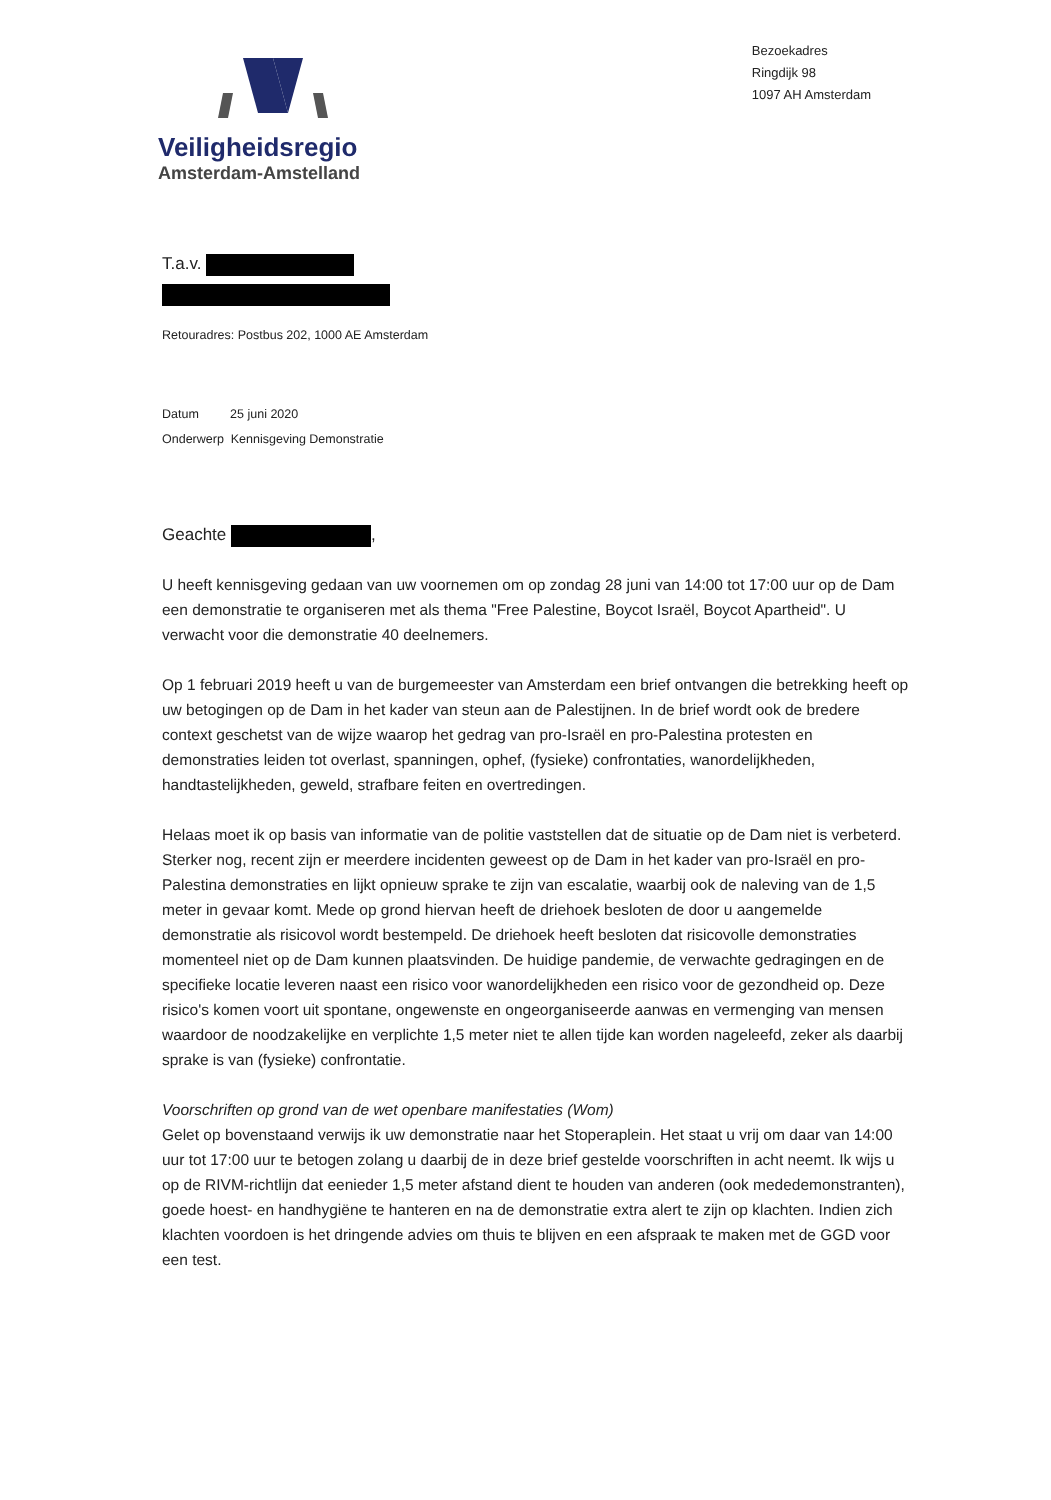Veiligheidsregio
Amsterdam-Amstelland
Bezoekadres
Ringdijk 98
1097 AH Amsterdam
T.a.v.
Retouradres: Postbus 202, 1000 AE Amsterdam
Datum 25 juni 2020
Onderwerp Kennisgeving Demonstratie
Geachte ,
U heeft kennisgeving gedaan van uw voornemen om op zondag 28 juni van 14:00 tot 17:00 uur op de Dam een demonstratie te organiseren met als thema "Free Palestine, Boycot Israël, Boycot Apartheid". U verwacht voor die demonstratie 40 deelnemers.
Op 1 februari 2019 heeft u van de burgemeester van Amsterdam een brief ontvangen die betrekking heeft op uw betogingen op de Dam in het kader van steun aan de Palestijnen. In de brief wordt ook de bredere context geschetst van de wijze waarop het gedrag van pro-Israël en pro-Palestina protesten en demonstraties leiden tot overlast, spanningen, ophef, (fysieke) confrontaties, wanordelijkheden, handtastelijkheden, geweld, strafbare feiten en overtredingen.
Helaas moet ik op basis van informatie van de politie vaststellen dat de situatie op de Dam niet is verbeterd. Sterker nog, recent zijn er meerdere incidenten geweest op de Dam in het kader van pro-Israël en pro-Palestina demonstraties en lijkt opnieuw sprake te zijn van escalatie, waarbij ook de naleving van de 1,5 meter in gevaar komt. Mede op grond hiervan heeft de driehoek besloten de door u aangemelde demonstratie als risicovol wordt bestempeld. De driehoek heeft besloten dat risicovolle demonstraties momenteel niet op de Dam kunnen plaatsvinden. De huidige pandemie, de verwachte gedragingen en de specifieke locatie leveren naast een risico voor wanordelijkheden een risico voor de gezondheid op. Deze risico's komen voort uit spontane, ongewenste en ongeorganiseerde aanwas en vermenging van mensen waardoor de noodzakelijke en verplichte 1,5 meter niet te allen tijde kan worden nageleefd, zeker als daarbij sprake is van (fysieke) confrontatie.
Voorschriften op grond van de wet openbare manifestaties (Wom)
Gelet op bovenstaand verwijs ik uw demonstratie naar het Stoperaplein. Het staat u vrij om daar van 14:00 uur tot 17:00 uur te betogen zolang u daarbij de in deze brief gestelde voorschriften in acht neemt. Ik wijs u op de RIVM-richtlijn dat eenieder 1,5 meter afstand dient te houden van anderen (ook mededemonstranten), goede hoest- en handhygiëne te hanteren en na de demonstratie extra alert te zijn op klachten. Indien zich klachten voordoen is het dringende advies om thuis te blijven en een afspraak te maken met de GGD voor een test.